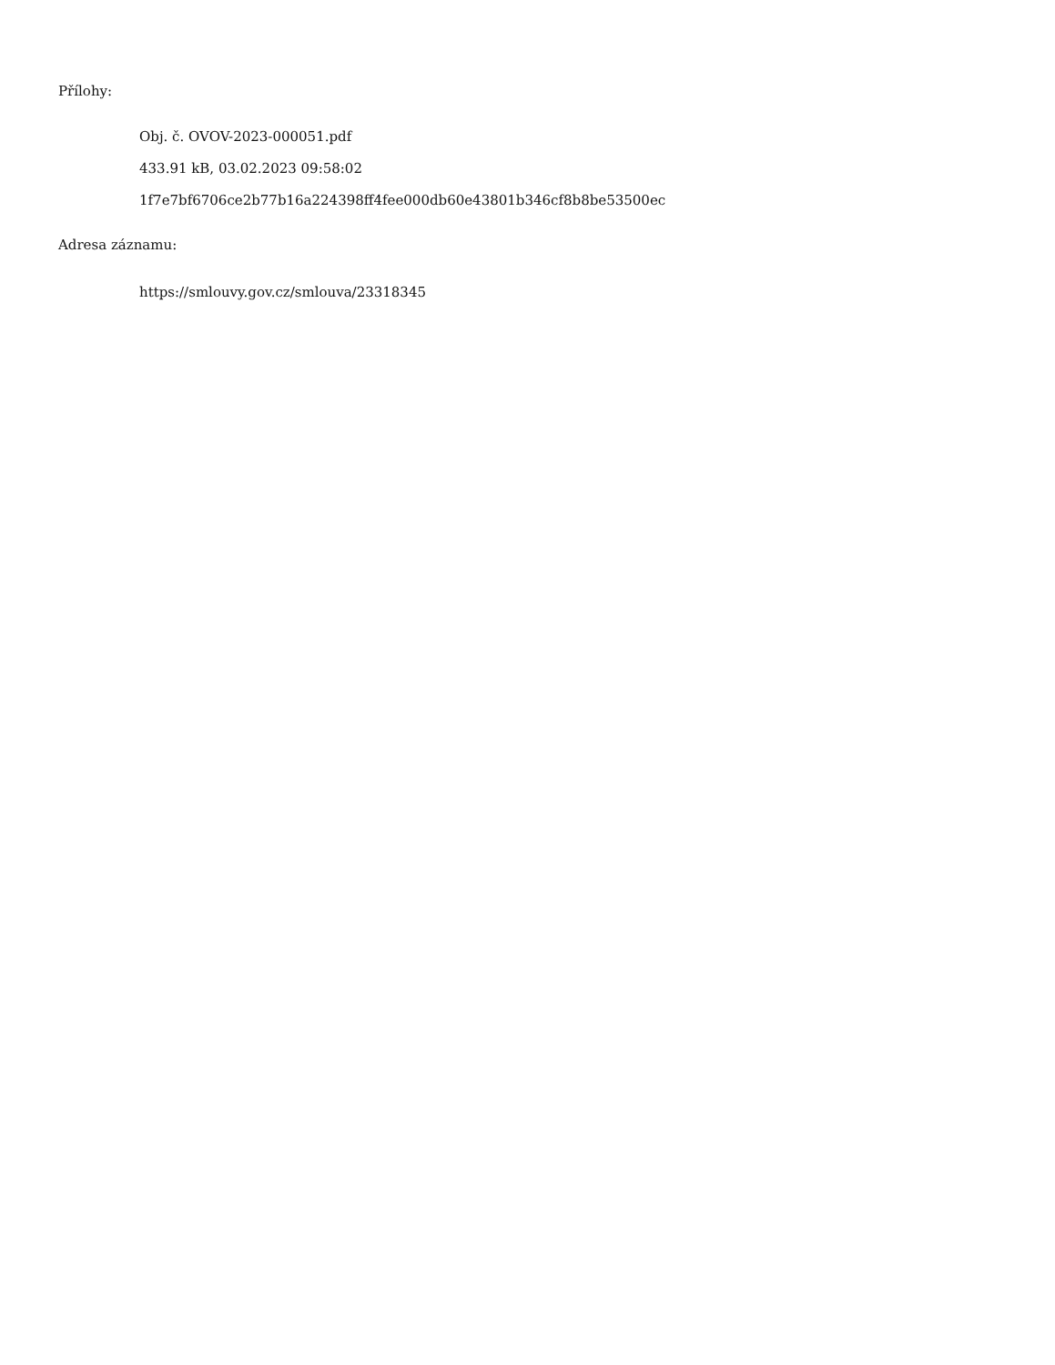Přílohy:
Obj. č. OVOV-2023-000051.pdf
433.91 kB, 03.02.2023 09:58:02
1f7e7bf6706ce2b77b16a224398ff4fee000db60e43801b346cf8b8be53500ec
Adresa záznamu:
https://smlouvy.gov.cz/smlouva/23318345